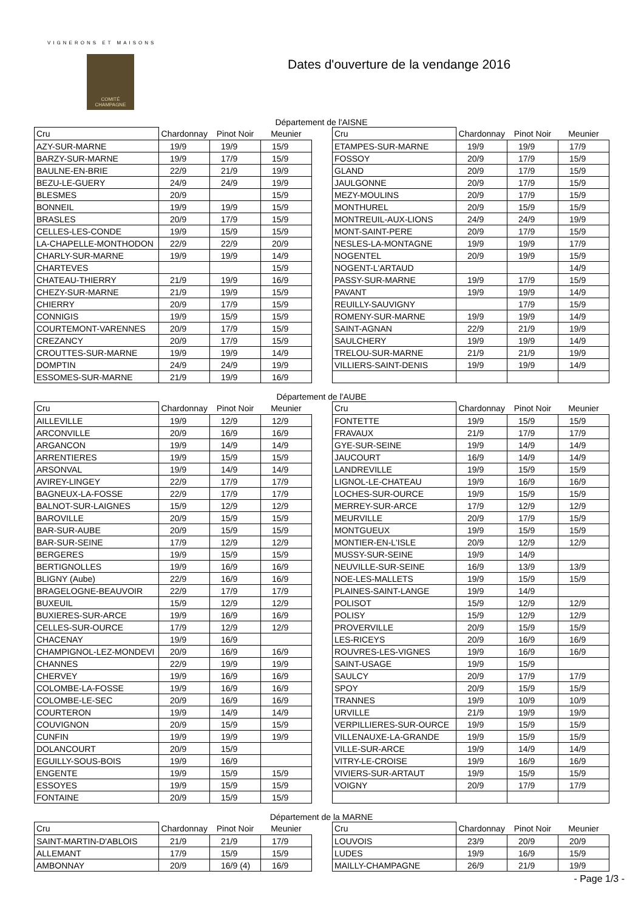VIGNERONS ET MAISONS
COMITÉ CHAMPAGNE
Dates d'ouverture de la vendange 2016
Département de l'AISNE
| Cru | Chardonnay | Pinot Noir | Meunier | | Cru | Chardonnay | Pinot Noir | Meunier |
| --- | --- | --- | --- | --- | --- | --- | --- | --- |
| AZY-SUR-MARNE | 19/9 | 19/9 | 15/9 | | ETAMPES-SUR-MARNE | 19/9 | 19/9 | 17/9 |
| BARZY-SUR-MARNE | 19/9 | 17/9 | 15/9 | | FOSSOY | 20/9 | 17/9 | 15/9 |
| BAULNE-EN-BRIE | 22/9 | 21/9 | 19/9 | | GLAND | 20/9 | 17/9 | 15/9 |
| BEZU-LE-GUERY | 24/9 | 24/9 | 19/9 | | JAULGONNE | 20/9 | 17/9 | 15/9 |
| BLESMES | 20/9 | | 15/9 | | MEZY-MOULINS | 20/9 | 17/9 | 15/9 |
| BONNEIL | 19/9 | 19/9 | 15/9 | | MONTHUREL | 20/9 | 15/9 | 15/9 |
| BRASLES | 20/9 | 17/9 | 15/9 | | MONTREUIL-AUX-LIONS | 24/9 | 24/9 | 19/9 |
| CELLES-LES-CONDE | 19/9 | 15/9 | 15/9 | | MONT-SAINT-PERE | 20/9 | 17/9 | 15/9 |
| LA-CHAPELLE-MONTHODON | 22/9 | 22/9 | 20/9 | | NESLES-LA-MONTAGNE | 19/9 | 19/9 | 17/9 |
| CHARLY-SUR-MARNE | 19/9 | 19/9 | 14/9 | | NOGENTEL | 20/9 | 19/9 | 15/9 |
| CHARTEVES | | | 15/9 | | NOGENT-L'ARTAUD | | | 14/9 |
| CHATEAU-THIERRY | 21/9 | 19/9 | 16/9 | | PASSY-SUR-MARNE | 19/9 | 17/9 | 15/9 |
| CHEZY-SUR-MARNE | 21/9 | 19/9 | 15/9 | | PAVANT | 19/9 | 19/9 | 14/9 |
| CHIERRY | 20/9 | 17/9 | 15/9 | | REUILLY-SAUVIGNY | | 17/9 | 15/9 |
| CONNIGIS | 19/9 | 15/9 | 15/9 | | ROMENY-SUR-MARNE | 19/9 | 19/9 | 14/9 |
| COURTEMONT-VARENNES | 20/9 | 17/9 | 15/9 | | SAINT-AGNAN | 22/9 | 21/9 | 19/9 |
| CREZANCY | 20/9 | 17/9 | 15/9 | | SAULCHERY | 19/9 | 19/9 | 14/9 |
| CROUTTES-SUR-MARNE | 19/9 | 19/9 | 14/9 | | TRELOU-SUR-MARNE | 21/9 | 21/9 | 19/9 |
| DOMPTIN | 24/9 | 24/9 | 19/9 | | VILLIERS-SAINT-DENIS | 19/9 | 19/9 | 14/9 |
| ESSOMES-SUR-MARNE | 21/9 | 19/9 | 16/9 | | | | | |
Département de l'AUBE
| Cru | Chardonnay | Pinot Noir | Meunier | | Cru | Chardonnay | Pinot Noir | Meunier |
| --- | --- | --- | --- | --- | --- | --- | --- | --- |
| AILLEVILLE | 19/9 | 12/9 | 12/9 | | FONTETTE | 19/9 | 15/9 | 15/9 |
| ARCONVILLE | 20/9 | 16/9 | 16/9 | | FRAVAUX | 21/9 | 17/9 | 17/9 |
| ARGANCON | 19/9 | 14/9 | 14/9 | | GYE-SUR-SEINE | 19/9 | 14/9 | 14/9 |
| ARRENTIERES | 19/9 | 15/9 | 15/9 | | JAUCOURT | 16/9 | 14/9 | 14/9 |
| ARSONVAL | 19/9 | 14/9 | 14/9 | | LANDREVILLE | 19/9 | 15/9 | 15/9 |
| AVIREY-LINGEY | 22/9 | 17/9 | 17/9 | | LIGNOL-LE-CHATEAU | 19/9 | 16/9 | 16/9 |
| BAGNEUX-LA-FOSSE | 22/9 | 17/9 | 17/9 | | LOCHES-SUR-OURCE | 19/9 | 15/9 | 15/9 |
| BALNOT-SUR-LAIGNES | 15/9 | 12/9 | 12/9 | | MERREY-SUR-ARCE | 17/9 | 12/9 | 12/9 |
| BAROVILLE | 20/9 | 15/9 | 15/9 | | MEURVILLE | 20/9 | 17/9 | 15/9 |
| BAR-SUR-AUBE | 20/9 | 15/9 | 15/9 | | MONTGUEUX | 19/9 | 15/9 | 15/9 |
| BAR-SUR-SEINE | 17/9 | 12/9 | 12/9 | | MONTIER-EN-L'ISLE | 20/9 | 12/9 | 12/9 |
| BERGERES | 19/9 | 15/9 | 15/9 | | MUSSY-SUR-SEINE | 19/9 | 14/9 | |
| BERTIGNOLLES | 19/9 | 16/9 | 16/9 | | NEUVILLE-SUR-SEINE | 16/9 | 13/9 | 13/9 |
| BLIGNY (Aube) | 22/9 | 16/9 | 16/9 | | NOE-LES-MALLETS | 19/9 | 15/9 | 15/9 |
| BRAGELOGNE-BEAUVOIR | 22/9 | 17/9 | 17/9 | | PLAINES-SAINT-LANGE | 19/9 | 14/9 | |
| BUXEUIL | 15/9 | 12/9 | 12/9 | | POLISOT | 15/9 | 12/9 | 12/9 |
| BUXIERES-SUR-ARCE | 19/9 | 16/9 | 16/9 | | POLISY | 15/9 | 12/9 | 12/9 |
| CELLES-SUR-OURCE | 17/9 | 12/9 | 12/9 | | PROVERVILLE | 20/9 | 15/9 | 15/9 |
| CHACENAY | 19/9 | 16/9 | | | LES-RICEYS | 20/9 | 16/9 | 16/9 |
| CHAMPIGNOL-LEZ-MONDEVI | 20/9 | 16/9 | 16/9 | | ROUVRES-LES-VIGNES | 19/9 | 16/9 | 16/9 |
| CHANNES | 22/9 | 19/9 | 19/9 | | SAINT-USAGE | 19/9 | 15/9 | |
| CHERVEY | 19/9 | 16/9 | 16/9 | | SAULCY | 20/9 | 17/9 | 17/9 |
| COLOMBE-LA-FOSSE | 19/9 | 16/9 | 16/9 | | SPOY | 20/9 | 15/9 | 15/9 |
| COLOMBE-LE-SEC | 20/9 | 16/9 | 16/9 | | TRANNES | 19/9 | 10/9 | 10/9 |
| COURTERON | 19/9 | 14/9 | 14/9 | | URVILLE | 21/9 | 19/9 | 19/9 |
| COUVIGNON | 20/9 | 15/9 | 15/9 | | VERPILLIERES-SUR-OURCE | 19/9 | 15/9 | 15/9 |
| CUNFIN | 19/9 | 19/9 | 19/9 | | VILLENAUXE-LA-GRANDE | 19/9 | 15/9 | 15/9 |
| DOLANCOURT | 20/9 | 15/9 | | | VILLE-SUR-ARCE | 19/9 | 14/9 | 14/9 |
| EGUILLY-SOUS-BOIS | 19/9 | 16/9 | | | VITRY-LE-CROISE | 19/9 | 16/9 | 16/9 |
| ENGENTE | 19/9 | 15/9 | 15/9 | | VIVIERS-SUR-ARTAUT | 19/9 | 15/9 | 15/9 |
| ESSOYES | 19/9 | 15/9 | 15/9 | | VOIGNY | 20/9 | 17/9 | 17/9 |
| FONTAINE | 20/9 | 15/9 | 15/9 | | | | | |
Département de la MARNE
| Cru | Chardonnay | Pinot Noir | Meunier | | Cru | Chardonnay | Pinot Noir | Meunier |
| --- | --- | --- | --- | --- | --- | --- | --- | --- |
| SAINT-MARTIN-D'ABLOIS | 21/9 | 21/9 | 17/9 | | LOUVOIS | 23/9 | 20/9 | 20/9 |
| ALLEMANT | 17/9 | 15/9 | 15/9 | | LUDES | 19/9 | 16/9 | 15/9 |
| AMBONNAY | 20/9 | 16/9 (4) | 16/9 | | MAILLY-CHAMPAGNE | 26/9 | 21/9 | 19/9 |
- Page 1/3 -